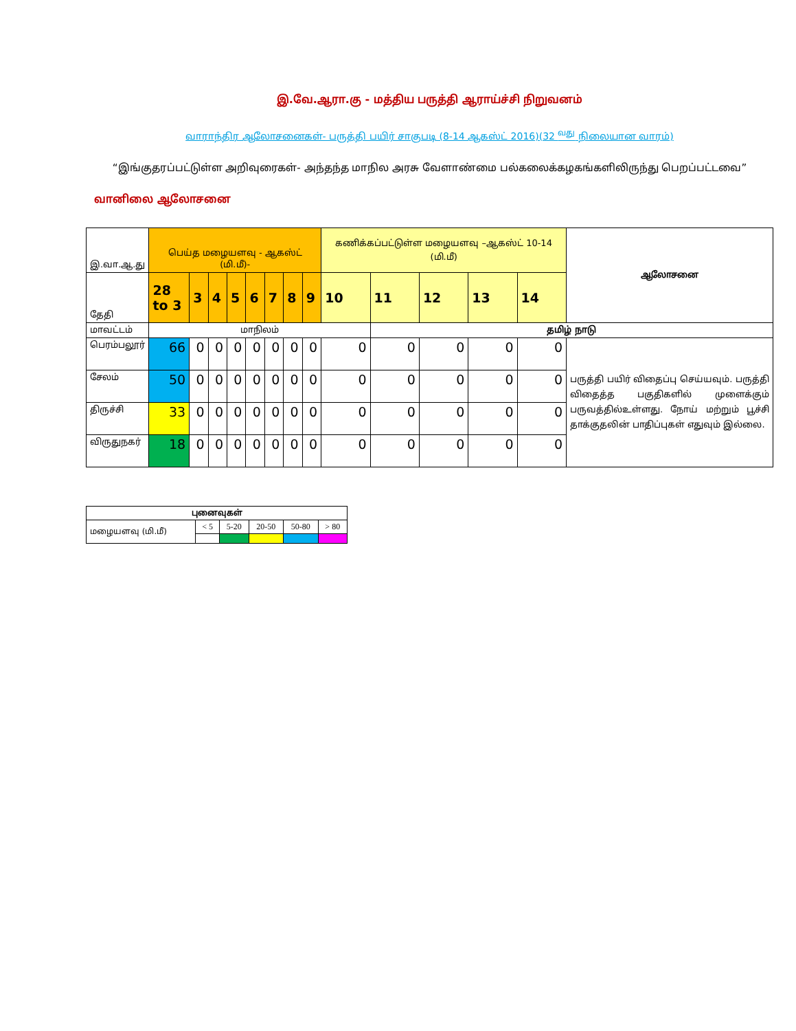இ.வே.ஆரா.கு - மத்திய பருத்தி ஆராய்ச்சி நிறுவனம்
வாராந்திர ஆலோசனைகள்- பருத்தி பயிர் சாகுபடி (8-14 ஆகஸ்ட் 2016)(32 <sup>வது</sup> நிலையான வாரம்)
“இங்குதரப்பட்டுள்ள அறிவுரைகள்- அந்தந்த மாநில அரசு வேளாண்மை பல்கலைக்கழகங்களிலிருந்து பெறப்பட்டவை”
வானிலை ஆலோசனை
| இ.வா.ஆ.து | பெய்த மழையளவு - ஆகஸ்ட் (மி.மீ)- | | | | | | | | கணிக்கப்பட்டுள்ள மழையளவு –ஆகஸ்ட் 10-14 (மி.மீ) | | | | | ஆலோசனை |
| தேதி | 28 to 3 | 3 | 4 | 5 | 6 | 7 | 8 | 9 | 10 | 11 | 12 | 13 | 14 | |
| மாவட்டம் | மாநிலம் | | | | | | | | | தமிழ் நாடு | | | | |
| பெரம்பலூர் | 66 | 0 | 0 | 0 | 0 | 0 | 0 | 0 | 0 | 0 | 0 | 0 | 0 | பருத்தி பயிர் விதைப்பு செய்யவும். பருத்தி விதைத்த பகுதிகளில் முளைக்கும் பருவத்தில்உள்ளது. நோய் மற்றும் பூச்சி தாக்குதலின் பாதிப்புகள் எதுவும் இல்லை. |
| சேலம் | 50 | 0 | 0 | 0 | 0 | 0 | 0 | 0 | 0 | 0 | 0 | 0 | 0 | |
| திருச்சி | 33 | 0 | 0 | 0 | 0 | 0 | 0 | 0 | 0 | 0 | 0 | 0 | 0 | |
| விருதுநகர் | 18 | 0 | 0 | 0 | 0 | 0 | 0 | 0 | 0 | 0 | 0 | 0 | 0 | |
| புனைவுகள் | | | | | |
| --- | --- | --- | --- | --- | --- |
| மழையளவு (மி.மீ) | < 5 | 5-20 | 20-50 | 50-80 | > 80 |